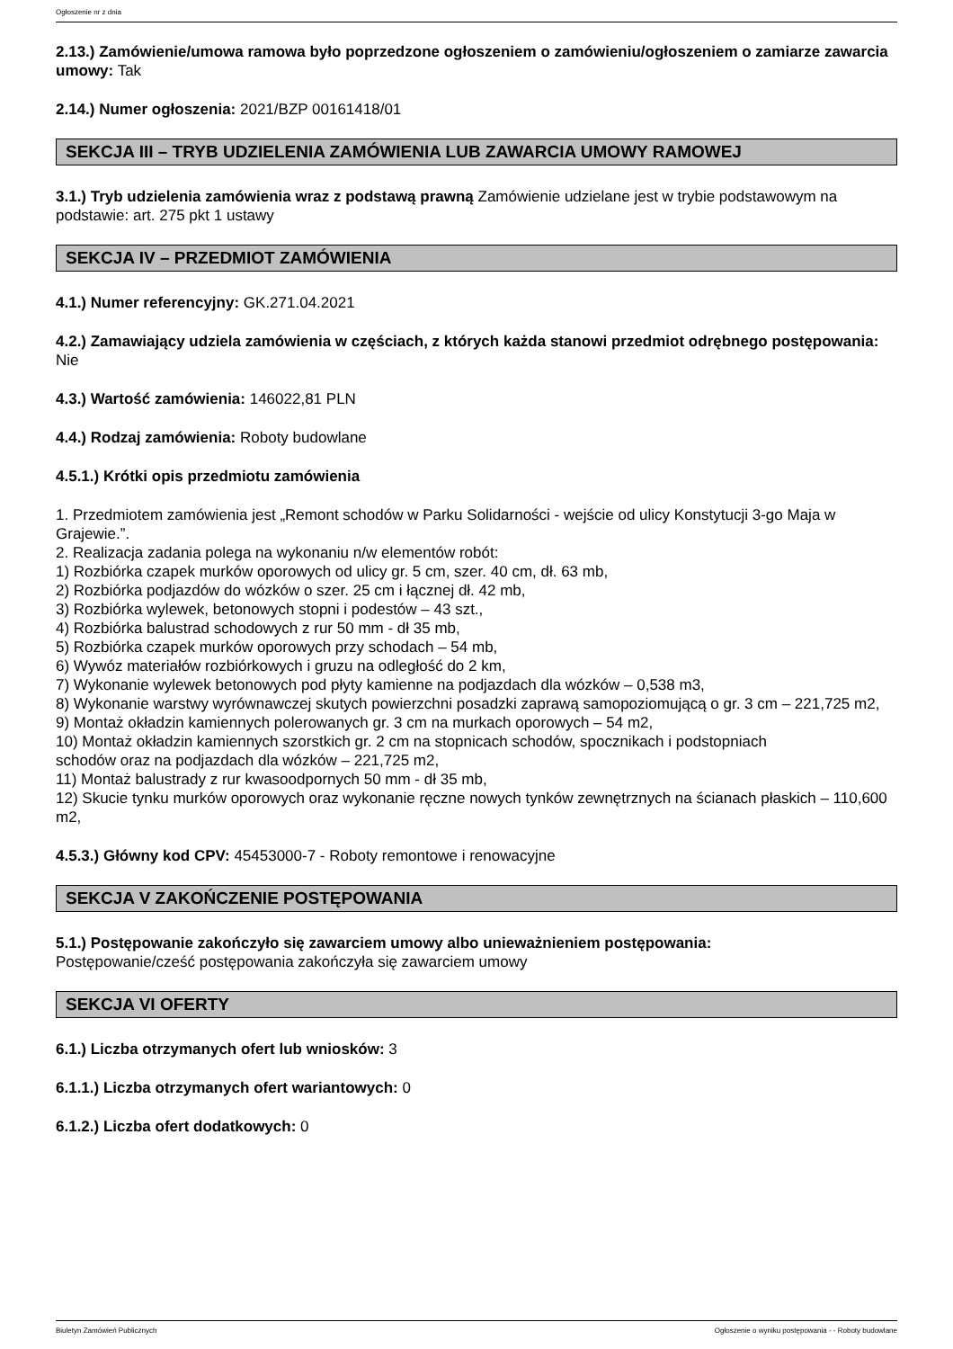Ogłoszenie nr z dnia
2.13.) Zamówienie/umowa ramowa było poprzedzone ogłoszeniem o zamówieniu/ogłoszeniem o zamiarze zawarcia umowy: Tak
2.14.) Numer ogłoszenia: 2021/BZP 00161418/01
SEKCJA III – TRYB UDZIELENIA ZAMÓWIENIA LUB ZAWARCIA UMOWY RAMOWEJ
3.1.) Tryb udzielenia zamówienia wraz z podstawą prawną Zamówienie udzielane jest w trybie podstawowym na podstawie: art. 275 pkt 1 ustawy
SEKCJA IV – PRZEDMIOT ZAMÓWIENIA
4.1.) Numer referencyjny: GK.271.04.2021
4.2.) Zamawiający udziela zamówienia w częściach, z których każda stanowi przedmiot odrębnego postępowania: Nie
4.3.) Wartość zamówienia: 146022,81 PLN
4.4.) Rodzaj zamówienia: Roboty budowlane
4.5.1.) Krótki opis przedmiotu zamówienia
1. Przedmiotem zamówienia jest „Remont schodów w Parku Solidarności - wejście od ulicy Konstytucji 3-go Maja w Grajewie.”.
2. Realizacja zadania polega na wykonaniu n/w elementów robót:
1) Rozbiórka czapek murków oporowych od ulicy gr. 5 cm, szer. 40 cm, dł. 63 mb,
2) Rozbiórka podjazdów do wózków o szer. 25 cm i łącznej dł. 42 mb,
3) Rozbiórka wylewek, betonowych stopni i podestów – 43 szt.,
4) Rozbiórka balustrad schodowych z rur 50 mm - dł 35 mb,
5) Rozbiórka czapek murków oporowych przy schodach – 54 mb,
6) Wywóz materiałów rozbiórkowych i gruzu na odległość do 2 km,
7) Wykonanie wylewek betonowych pod płyty kamienne na podjazdach dla wózków – 0,538 m3,
8) Wykonanie warstwy wyrównawczej skutych powierzchni posadzki zaprawą samopoziomującą o gr. 3 cm – 221,725 m2,
9) Montaż okładzin kamiennych polerowanych gr. 3 cm na murkach oporowych – 54 m2,
10) Montaż okładzin kamiennych szorstkich gr. 2 cm na stopnicach schodów, spocznikach i podstopniach
schodów oraz na podjazdach dla wózków – 221,725 m2,
11) Montaż balustrady z rur kwasoodpornych 50 mm - dł 35 mb,
12) Skucie tynku murków oporowych oraz wykonanie ręczne nowych tynków zewnętrznych na ścianach płaskich – 110,600 m2,
4.5.3.) Główny kod CPV: 45453000-7 - Roboty remontowe i renowacyjne
SEKCJA V ZAKOŃCZENIE POSTĘPOWANIA
5.1.) Postępowanie zakończyło się zawarciem umowy albo unieważnieniem postępowania:
Postępowanie/cześć postępowania zakończyła się zawarciem umowy
SEKCJA VI OFERTY
6.1.) Liczba otrzymanych ofert lub wniosków: 3
6.1.1.) Liczba otrzymanych ofert wariantowych: 0
6.1.2.) Liczba ofert dodatkowych: 0
Biuletyn Zamówień Publicznych Ogłoszenie o wyniku postępowania - - Roboty budowlane